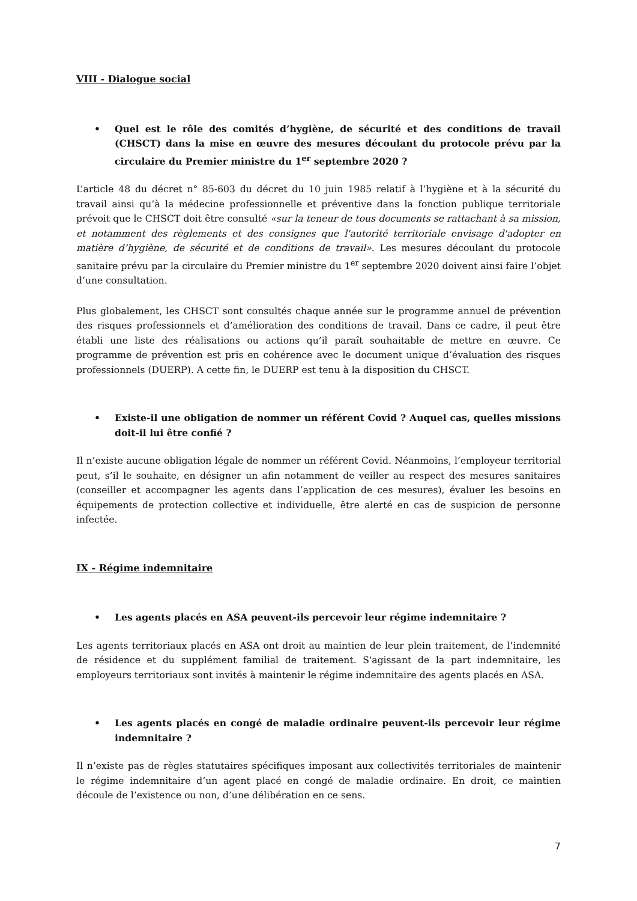VIII - Dialogue social
• Quel est le rôle des comités d’hygiène, de sécurité et des conditions de travail (CHSCT) dans la mise en œuvre des mesures découlant du protocole prévu par la circulaire du Premier ministre du 1<sup>er</sup> septembre 2020 ?
L’article 48 du décret n° 85-603 du décret du 10 juin 1985 relatif à l’hygiène et à la sécurité du travail ainsi qu’à la médecine professionnelle et préventive dans la fonction publique territoriale prévoit que le CHSCT doit être consulté «sur la teneur de tous documents se rattachant à sa mission, et notamment des règlements et des consignes que l'autorité territoriale envisage d'adopter en matière d’hygiène, de sécurité et de conditions de travail». Les mesures découlant du protocole sanitaire prévu par la circulaire du Premier ministre du 1<sup>er</sup> septembre 2020 doivent ainsi faire l’objet d’une consultation.
Plus globalement, les CHSCT sont consultés chaque année sur le programme annuel de prévention des risques professionnels et d’amélioration des conditions de travail. Dans ce cadre, il peut être établi une liste des réalisations ou actions qu’il paraît souhaitable de mettre en œuvre. Ce programme de prévention est pris en cohérence avec le document unique d’évaluation des risques professionnels (DUERP). A cette fin, le DUERP est tenu à la disposition du CHSCT.
• Existe-il une obligation de nommer un référent Covid ? Auquel cas, quelles missions doit-il lui être confié ?
Il n’existe aucune obligation légale de nommer un référent Covid. Néanmoins, l’employeur territorial peut, s’il le souhaite, en désigner un afin notamment de veiller au respect des mesures sanitaires (conseiller et accompagner les agents dans l’application de ces mesures), évaluer les besoins en équipements de protection collective et individuelle, être alerté en cas de suspicion de personne infectée.
IX - Régime indemnitaire
• Les agents placés en ASA peuvent-ils percevoir leur régime indemnitaire ?
Les agents territoriaux placés en ASA ont droit au maintien de leur plein traitement, de l’indemnité de résidence et du supplément familial de traitement. S'agissant de la part indemnitaire, les employeurs territoriaux sont invités à maintenir le régime indemnitaire des agents placés en ASA.
• Les agents placés en congé de maladie ordinaire peuvent-ils percevoir leur régime indemnitaire ?
Il n’existe pas de règles statutaires spécifiques imposant aux collectivités territoriales de maintenir le régime indemnitaire d’un agent placé en congé de maladie ordinaire. En droit, ce maintien découle de l’existence ou non, d’une délibération en ce sens.
7